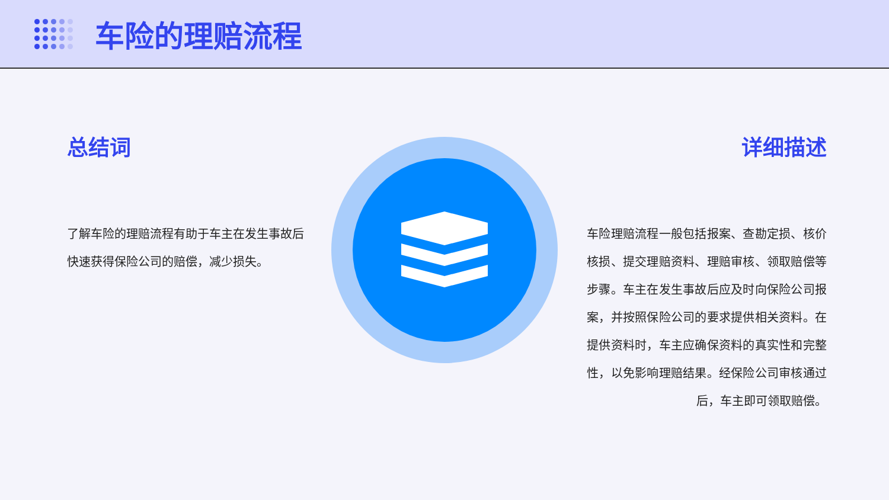车险的理赔流程
总结词
了解车险的理赔流程有助于车主在发生事故后快速获得保险公司的赔偿，减少损失。
详细描述
车险理赔流程一般包括报案、查勘定损、核价核损、提交理赔资料、理赔审核、领取赔偿等步骤。车主在发生事故后应及时向保险公司报案，并按照保险公司的要求提供相关资料。在提供资料时，车主应确保资料的真实性和完整性，以免影响理赔结果。经保险公司审核通过后，车主即可领取赔偿。